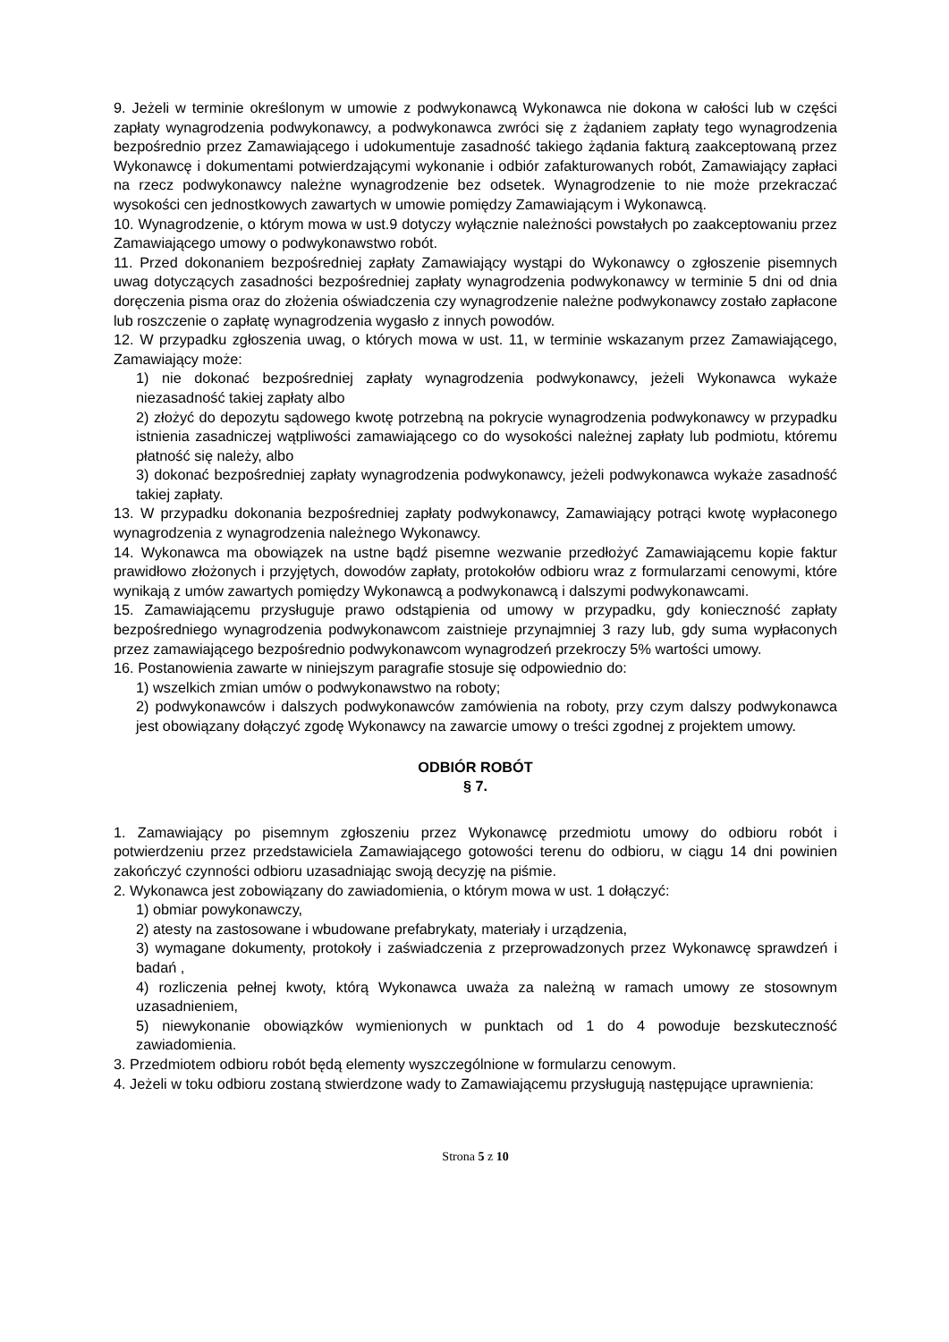9. Jeżeli w terminie określonym w umowie z podwykonawcą Wykonawca nie dokona w całości lub w części zapłaty wynagrodzenia podwykonawcy, a podwykonawca zwróci się z żądaniem zapłaty tego wynagrodzenia bezpośrednio przez Zamawiającego i udokumentuje zasadność takiego żądania fakturą zaakceptowaną przez Wykonawcę i dokumentami potwierdzającymi wykonanie i odbiór zafakturowanych robót, Zamawiający zapłaci na rzecz podwykonawcy należne wynagrodzenie bez odsetek. Wynagrodzenie to nie może przekraczać wysokości cen jednostkowych zawartych w umowie pomiędzy Zamawiającym i Wykonawcą.
10. Wynagrodzenie, o którym mowa w ust.9 dotyczy wyłącznie należności powstałych po zaakceptowaniu przez Zamawiającego umowy o podwykonawstwo robót.
11. Przed dokonaniem bezpośredniej zapłaty Zamawiający wystąpi do Wykonawcy o zgłoszenie pisemnych uwag dotyczących zasadności bezpośredniej zapłaty wynagrodzenia podwykonawcy w terminie 5 dni od dnia doręczenia pisma oraz do złożenia oświadczenia czy wynagrodzenie należne podwykonawcy zostało zapłacone lub roszczenie o zapłatę wynagrodzenia wygasło z innych powodów.
12. W przypadku zgłoszenia uwag, o których mowa w ust. 11, w terminie wskazanym przez Zamawiającego, Zamawiający może:
1) nie dokonać bezpośredniej zapłaty wynagrodzenia podwykonawcy, jeżeli Wykonawca wykaże niezasadność takiej zapłaty albo
2) złożyć do depozytu sądowego kwotę potrzebną na pokrycie wynagrodzenia podwykonawcy w przypadku istnienia zasadniczej wątpliwości zamawiającego co do wysokości należnej zapłaty lub podmiotu, któremu płatność się należy, albo
3) dokonać bezpośredniej zapłaty wynagrodzenia podwykonawcy, jeżeli podwykonawca wykaże zasadność takiej zapłaty.
13. W przypadku dokonania bezpośredniej zapłaty podwykonawcy, Zamawiający potrąci kwotę wypłaconego wynagrodzenia z wynagrodzenia należnego Wykonawcy.
14. Wykonawca ma obowiązek na ustne bądź pisemne wezwanie przedłożyć Zamawiającemu kopie faktur prawidłowo złożonych i przyjętych, dowodów zapłaty, protokołów odbioru wraz z formularzami cenowymi, które wynikają z umów zawartych pomiędzy Wykonawcą a podwykonawcą i dalszymi podwykonawcami.
15. Zamawiającemu przysługuje prawo odstąpienia od umowy w przypadku, gdy konieczność zapłaty bezpośredniego wynagrodzenia podwykonawcom zaistnieje przynajmniej 3 razy lub, gdy suma wypłaconych przez zamawiającego bezpośrednio podwykonawcom wynagrodzeń przekroczy 5% wartości umowy.
16. Postanowienia zawarte w niniejszym paragrafie stosuje się odpowiednio do:
1) wszelkich zmian umów o podwykonawstwo na roboty;
2) podwykonawców i dalszych podwykonawców zamówienia na roboty, przy czym dalszy podwykonawca jest obowiązany dołączyć zgodę Wykonawcy na zawarcie umowy o treści zgodnej z projektem umowy.
ODBIÓR ROBÓT
§ 7.
1. Zamawiający po pisemnym zgłoszeniu przez Wykonawcę przedmiotu umowy do odbioru robót i potwierdzeniu przez przedstawiciela Zamawiającego gotowości terenu do odbioru, w ciągu 14 dni powinien zakończyć czynności odbioru uzasadniając swoją decyzję na piśmie.
2. Wykonawca jest zobowiązany do zawiadomienia, o którym mowa w ust. 1 dołączyć:
1) obmiar powykonawczy,
2) atesty na zastosowane i wbudowane prefabrykaty, materiały i urządzenia,
3) wymagane dokumenty, protokoły i zaświadczenia z przeprowadzonych przez Wykonawcę sprawdzeń i badań ,
4) rozliczenia pełnej kwoty, którą Wykonawca uważa za należną w ramach umowy ze stosownym uzasadnieniem,
5) niewykonanie obowiązków wymienionych w punktach od 1 do 4 powoduje bezskuteczność zawiadomienia.
3. Przedmiotem odbioru robót będą elementy wyszczególnione w formularzu cenowym.
4. Jeżeli w toku odbioru zostaną stwierdzone wady to Zamawiającemu przysługują następujące uprawnienia:
Strona 5 z 10